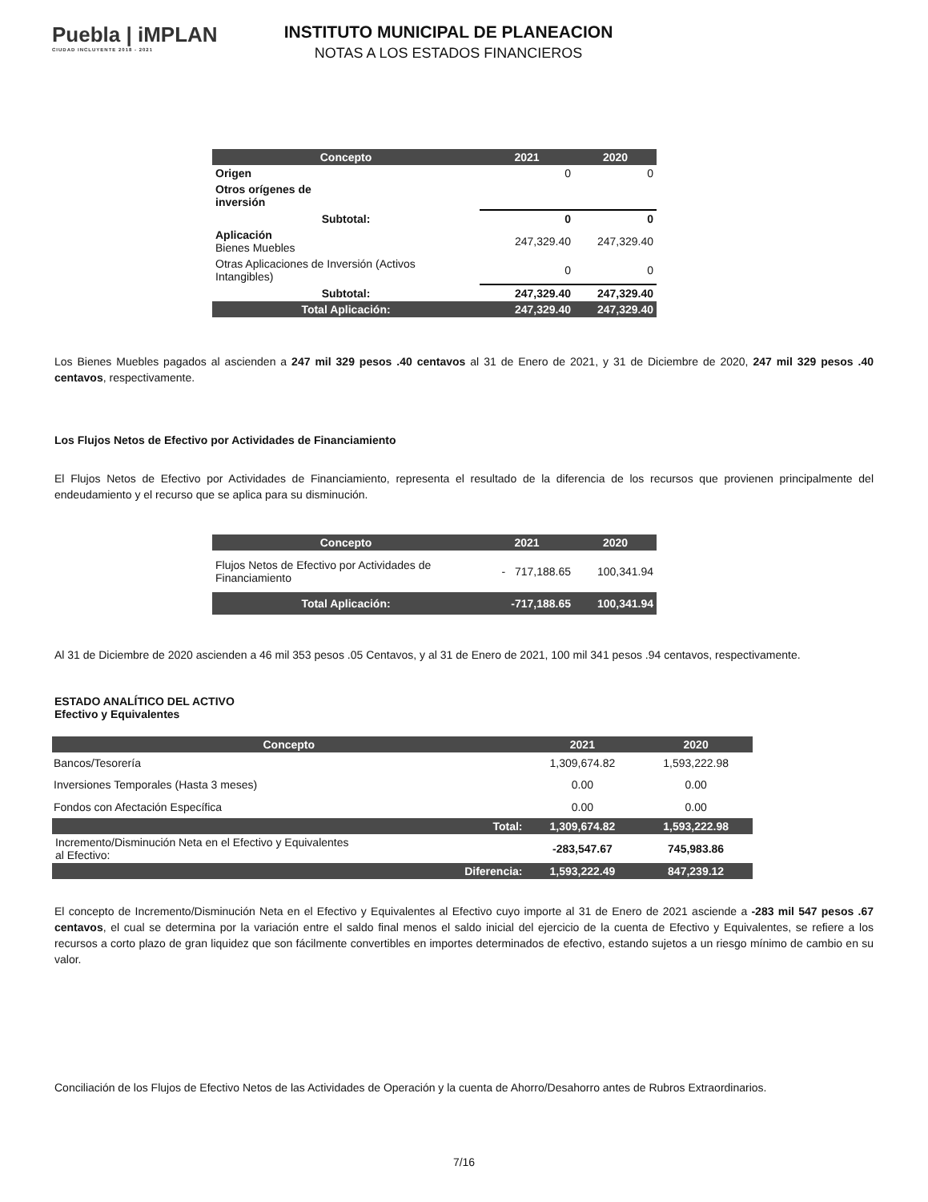Puebla | iMPLAN
CIUDAD INCLUYENTE 2018 - 2021
INSTITUTO MUNICIPAL DE PLANEACION
NOTAS A LOS ESTADOS FINANCIEROS
| Concepto | 2021 | 2020 |
| --- | --- | --- |
| Origen | 0 | 0 |
| Otros orígenes de inversión | | |
| Subtotal: | 0 | 0 |
| Aplicación Bienes Muebles | 247,329.40 | 247,329.40 |
| Otras Aplicaciones de Inversión (Activos Intangibles) | 0 | 0 |
| Subtotal: | 247,329.40 | 247,329.40 |
| Total Aplicación: | 247,329.40 | 247,329.40 |
Los Bienes Muebles pagados al ascienden a 247 mil 329 pesos .40 centavos al 31 de Enero de 2021, y 31 de Diciembre de 2020, 247 mil 329 pesos .40 centavos, respectivamente.
Los Flujos Netos de Efectivo por Actividades de Financiamiento
El Flujos Netos de Efectivo por Actividades de Financiamiento, representa el resultado de la diferencia de los recursos que provienen principalmente del endeudamiento y el recurso que se aplica para su disminución.
| Concepto | 2021 | 2020 |
| --- | --- | --- |
| Flujos Netos de Efectivo por Actividades de Financiamiento | - 717,188.65 | 100,341.94 |
| Total Aplicación: | -717,188.65 | 100,341.94 |
Al 31 de Diciembre de 2020 ascienden a 46 mil 353 pesos .05 Centavos, y al 31 de Enero de 2021, 100 mil 341 pesos .94 centavos, respectivamente.
ESTADO ANALÍTICO DEL ACTIVO
Efectivo y Equivalentes
| Concepto | 2021 | 2020 |
| --- | --- | --- |
| Bancos/Tesorería | 1,309,674.82 | 1,593,222.98 |
| Inversiones Temporales (Hasta 3 meses) | 0.00 | 0.00 |
| Fondos con Afectación Específica | 0.00 | 0.00 |
| Total: | 1,309,674.82 | 1,593,222.98 |
| Incremento/Disminución Neta en el Efectivo y Equivalentes al Efectivo: | -283,547.67 | 745,983.86 |
| Diferencia: | 1,593,222.49 | 847,239.12 |
El concepto de Incremento/Disminución Neta en el Efectivo y Equivalentes al Efectivo cuyo importe al 31 de Enero de 2021 asciende a -283 mil 547 pesos .67 centavos, el cual se determina por la variación entre el saldo final menos el saldo inicial del ejercicio de la cuenta de Efectivo y Equivalentes, se refiere a los recursos a corto plazo de gran liquidez que son fácilmente convertibles en importes determinados de efectivo, estando sujetos a un riesgo mínimo de cambio en su valor.
Conciliación de los Flujos de Efectivo Netos de las Actividades de Operación y la cuenta de Ahorro/Desahorro antes de Rubros Extraordinarios.
7/16